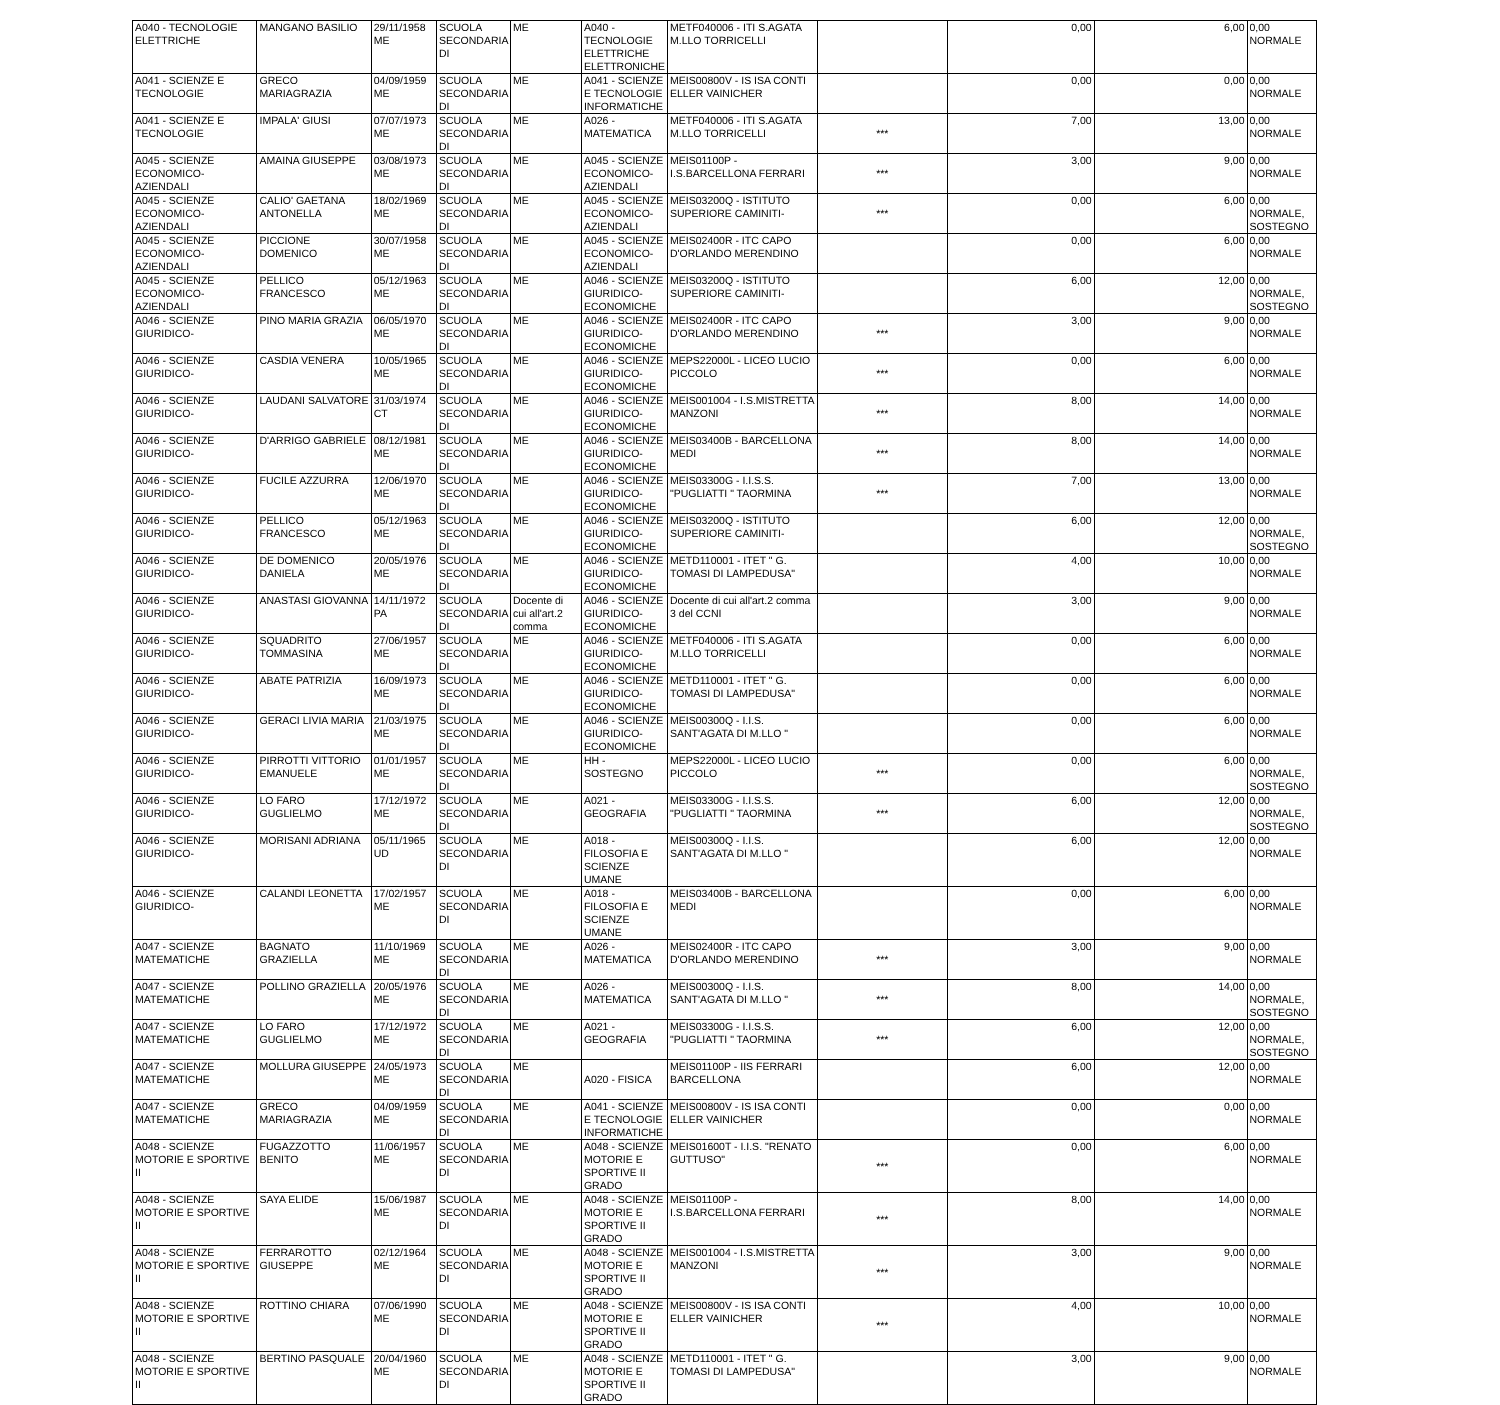| A040 - TECNOLOGIE ELETTRICHE | MANGANO BASILIO | 29/11/1958 ME | SCUOLA SECONDARIA DI | ME | A040 - TECNOLOGIE ELETTRICHE ELETTRONICHE | METF040006 - ITI S.AGATA M.LLO TORRICELLI | | 0,00 | 6,00 | 0,00 NORMALE |
| A041 - SCIENZE E TECNOLOGIE | GRECO MARIAGRAZIA | 04/09/1959 ME | SCUOLA SECONDARIA DI | ME | A041 - SCIENZE E TECNOLOGIE INFORMATICHE | MEIS00800V - IS ISA CONTI ELLER VAINICHER | | 0,00 | 0,00 | 0,00 NORMALE |
| A041 - SCIENZE E TECNOLOGIE | IMPALA' GIUSI | 07/07/1973 ME | SCUOLA SECONDARIA DI | ME | A026 - MATEMATICA | METF040006 - ITI S.AGATA M.LLO TORRICELLI | *** | 7,00 | 13,00 | 0,00 NORMALE |
| A045 - SCIENZE ECONOMICO-AZIENDALI | AMAINA GIUSEPPE | 03/08/1973 ME | SCUOLA SECONDARIA DI | ME | A045 - SCIENZE ECONOMICO-AZIENDALI | MEIS01100P - I.S.BARCELLONA FERRARI | *** | 3,00 | 9,00 | 0,00 NORMALE |
| A045 - SCIENZE ECONOMICO-AZIENDALI | CALIO' GAETANA ANTONELLA | 18/02/1969 ME | SCUOLA SECONDARIA DI | ME | A045 - SCIENZE ECONOMICO-AZIENDALI | MEIS03200Q - ISTITUTO SUPERIORE CAMINITI- | *** | 0,00 | 6,00 | 0,00 NORMALE, SOSTEGNO |
| A045 - SCIENZE ECONOMICO-AZIENDALI | PICCIONE DOMENICO | 30/07/1958 ME | SCUOLA SECONDARIA DI | ME | A045 - SCIENZE ECONOMICO-AZIENDALI | MEIS02400R - ITC CAPO D'ORLANDO MERENDINO | | 0,00 | 6,00 | 0,00 NORMALE |
| A045 - SCIENZE ECONOMICO-AZIENDALI | PELLICO FRANCESCO | 05/12/1963 ME | SCUOLA SECONDARIA DI | ME | A046 - SCIENZE GIURIDICO-ECONOMICHE | MEIS03200Q - ISTITUTO SUPERIORE CAMINITI- | | 6,00 | 12,00 | 0,00 NORMALE, SOSTEGNO |
| A046 - SCIENZE GIURIDICO- | PINO MARIA GRAZIA | 06/05/1970 ME | SCUOLA SECONDARIA DI | ME | A046 - SCIENZE GIURIDICO-ECONOMICHE | MEIS02400R - ITC CAPO D'ORLANDO MERENDINO | *** | 3,00 | 9,00 | 0,00 NORMALE |
| A046 - SCIENZE GIURIDICO- | CASDIA VENERA | 10/05/1965 ME | SCUOLA SECONDARIA DI | ME | A046 - SCIENZE GIURIDICO-ECONOMICHE | MEPS22000L - LICEO LUCIO PICCOLO | *** | 0,00 | 6,00 | 0,00 NORMALE |
| A046 - SCIENZE GIURIDICO- | LAUDANI SALVATORE | 31/03/1974 CT | SCUOLA SECONDARIA DI | ME | A046 - SCIENZE GIURIDICO-ECONOMICHE | MEIS001004 - I.S.MISTRETTA MANZONI | *** | 8,00 | 14,00 | 0,00 NORMALE |
| A046 - SCIENZE GIURIDICO- | D'ARRIGO GABRIELE | 08/12/1981 ME | SCUOLA SECONDARIA DI | ME | A046 - SCIENZE GIURIDICO-ECONOMICHE | MEIS03400B - BARCELLONA MEDI | *** | 8,00 | 14,00 | 0,00 NORMALE |
| A046 - SCIENZE GIURIDICO- | FUCILE AZZURRA | 12/06/1970 ME | SCUOLA SECONDARIA DI | ME | A046 - SCIENZE GIURIDICO-ECONOMICHE | MEIS03300G - I.I.S.S. "PUGLIATTI " TAORMINA | *** | 7,00 | 13,00 | 0,00 NORMALE |
| A046 - SCIENZE GIURIDICO- | PELLICO FRANCESCO | 05/12/1963 ME | SCUOLA SECONDARIA DI | ME | A046 - SCIENZE GIURIDICO-ECONOMICHE | MEIS03200Q - ISTITUTO SUPERIORE CAMINITI- | | 6,00 | 12,00 | 0,00 NORMALE, SOSTEGNO |
| A046 - SCIENZE GIURIDICO- | DE DOMENICO DANIELA | 20/05/1976 ME | SCUOLA SECONDARIA DI | ME | A046 - SCIENZE GIURIDICO-ECONOMICHE | METD110001 - ITET " G. TOMASI DI LAMPEDUSA" | | 4,00 | 10,00 | 0,00 NORMALE |
| A046 - SCIENZE GIURIDICO- | ANASTASI GIOVANNA | 14/11/1972 PA | SCUOLA SECONDARIA DI | Docente di cui all'art.2 comma | A046 - SCIENZE GIURIDICO-ECONOMICHE | Docente di cui all'art.2 comma 3 del CCNI | | 3,00 | 9,00 | 0,00 NORMALE |
| A046 - SCIENZE GIURIDICO- | SQUADRITO TOMMASINA | 27/06/1957 ME | SCUOLA SECONDARIA DI | ME | A046 - SCIENZE GIURIDICO-ECONOMICHE | METF040006 - ITI S.AGATA M.LLO TORRICELLI | | 0,00 | 6,00 | 0,00 NORMALE |
| A046 - SCIENZE GIURIDICO- | ABATE PATRIZIA | 16/09/1973 ME | SCUOLA SECONDARIA DI | ME | A046 - SCIENZE GIURIDICO-ECONOMICHE | METD110001 - ITET " G. TOMASI DI LAMPEDUSA" | | 0,00 | 6,00 | 0,00 NORMALE |
| A046 - SCIENZE GIURIDICO- | GERACI LIVIA MARIA | 21/03/1975 ME | SCUOLA SECONDARIA DI | ME | A046 - SCIENZE GIURIDICO-ECONOMICHE | MEIS00300Q - I.I.S. SANT'AGATA DI M.LLO " | | 0,00 | 6,00 | 0,00 NORMALE |
| A046 - SCIENZE GIURIDICO- | PIRROTTI VITTORIO EMANUELE | 01/01/1957 ME | SCUOLA SECONDARIA DI | ME | HH - SOSTEGNO | MEPS22000L - LICEO LUCIO PICCOLO | *** | 0,00 | 6,00 | 0,00 NORMALE, SOSTEGNO |
| A046 - SCIENZE GIURIDICO- | LO FARO GUGLIELMO | 17/12/1972 ME | SCUOLA SECONDARIA DI | ME | A021 - GEOGRAFIA | MEIS03300G - I.I.S.S. "PUGLIATTI " TAORMINA | *** | 6,00 | 12,00 | 0,00 NORMALE, SOSTEGNO |
| A046 - SCIENZE GIURIDICO- | MORISANI ADRIANA | 05/11/1965 UD | SCUOLA SECONDARIA DI | ME | A018 - FILOSOFIA E SCIENZE UMANE | MEIS00300Q - I.I.S. SANT'AGATA DI M.LLO " | | 6,00 | 12,00 | 0,00 NORMALE |
| A046 - SCIENZE GIURIDICO- | CALANDI LEONETTA | 17/02/1957 ME | SCUOLA SECONDARIA DI | ME | A018 - FILOSOFIA E SCIENZE UMANE | MEIS03400B - BARCELLONA MEDI | | 0,00 | 6,00 | 0,00 NORMALE |
| A047 - SCIENZE MATEMATICHE | BAGNATO GRAZIELLA | 11/10/1969 ME | SCUOLA SECONDARIA DI | ME | A026 - MATEMATICA | MEIS02400R - ITC CAPO D'ORLANDO MERENDINO | *** | 3,00 | 9,00 | 0,00 NORMALE |
| A047 - SCIENZE MATEMATICHE | POLLINO GRAZIELLA | 20/05/1976 ME | SCUOLA SECONDARIA DI | ME | A026 - MATEMATICA | MEIS00300Q - I.I.S. SANT'AGATA DI M.LLO " | *** | 8,00 | 14,00 | 0,00 NORMALE, SOSTEGNO |
| A047 - SCIENZE MATEMATICHE | LO FARO GUGLIELMO | 17/12/1972 ME | SCUOLA SECONDARIA DI | ME | A021 - GEOGRAFIA | MEIS03300G - I.I.S.S. "PUGLIATTI " TAORMINA | *** | 6,00 | 12,00 | 0,00 NORMALE, SOSTEGNO |
| A047 - SCIENZE MATEMATICHE | MOLLURA GIUSEPPE | 24/05/1973 ME | SCUOLA SECONDARIA DI | ME | A020 - FISICA | MEIS01100P - IIS FERRARI BARCELLONA | | 6,00 | 12,00 | 0,00 NORMALE |
| A047 - SCIENZE MATEMATICHE | GRECO MARIAGRAZIA | 04/09/1959 ME | SCUOLA SECONDARIA DI | ME | A041 - SCIENZE E TECNOLOGIE INFORMATICHE | MEIS00800V - IS ISA CONTI ELLER VAINICHER | | 0,00 | 0,00 | 0,00 NORMALE |
| A048 - SCIENZE MOTORIE E SPORTIVE II | FUGAZZOTTO BENITO | 11/06/1957 ME | SCUOLA SECONDARIA DI | ME | A048 - SCIENZE MOTORIE E SPORTIVE II GRADO | MEIS01600T - I.I.S. "RENATO GUTTUSO" | *** | 0,00 | 6,00 | 0,00 NORMALE |
| A048 - SCIENZE MOTORIE E SPORTIVE II | SAYA ELIDE | 15/06/1987 ME | SCUOLA SECONDARIA DI | ME | A048 - SCIENZE MOTORIE E SPORTIVE II GRADO | MEIS01100P - I.S.BARCELLONA FERRARI | *** | 8,00 | 14,00 | 0,00 NORMALE |
| A048 - SCIENZE MOTORIE E SPORTIVE II | FERRAROTTO GIUSEPPE | 02/12/1964 ME | SCUOLA SECONDARIA DI | ME | A048 - SCIENZE MOTORIE E SPORTIVE II GRADO | MEIS001004 - I.S.MISTRETTA MANZONI | *** | 3,00 | 9,00 | 0,00 NORMALE |
| A048 - SCIENZE MOTORIE E SPORTIVE II | ROTTINO CHIARA | 07/06/1990 ME | SCUOLA SECONDARIA DI | ME | A048 - SCIENZE MOTORIE E SPORTIVE II GRADO | MEIS00800V - IS ISA CONTI ELLER VAINICHER | *** | 4,00 | 10,00 | 0,00 NORMALE |
| A048 - SCIENZE MOTORIE E SPORTIVE II | BERTINO PASQUALE | 20/04/1960 ME | SCUOLA SECONDARIA DI | ME | A048 - SCIENZE MOTORIE E SPORTIVE II GRADO | METD110001 - ITET " G. TOMASI DI LAMPEDUSA" | | 3,00 | 9,00 | 0,00 NORMALE |